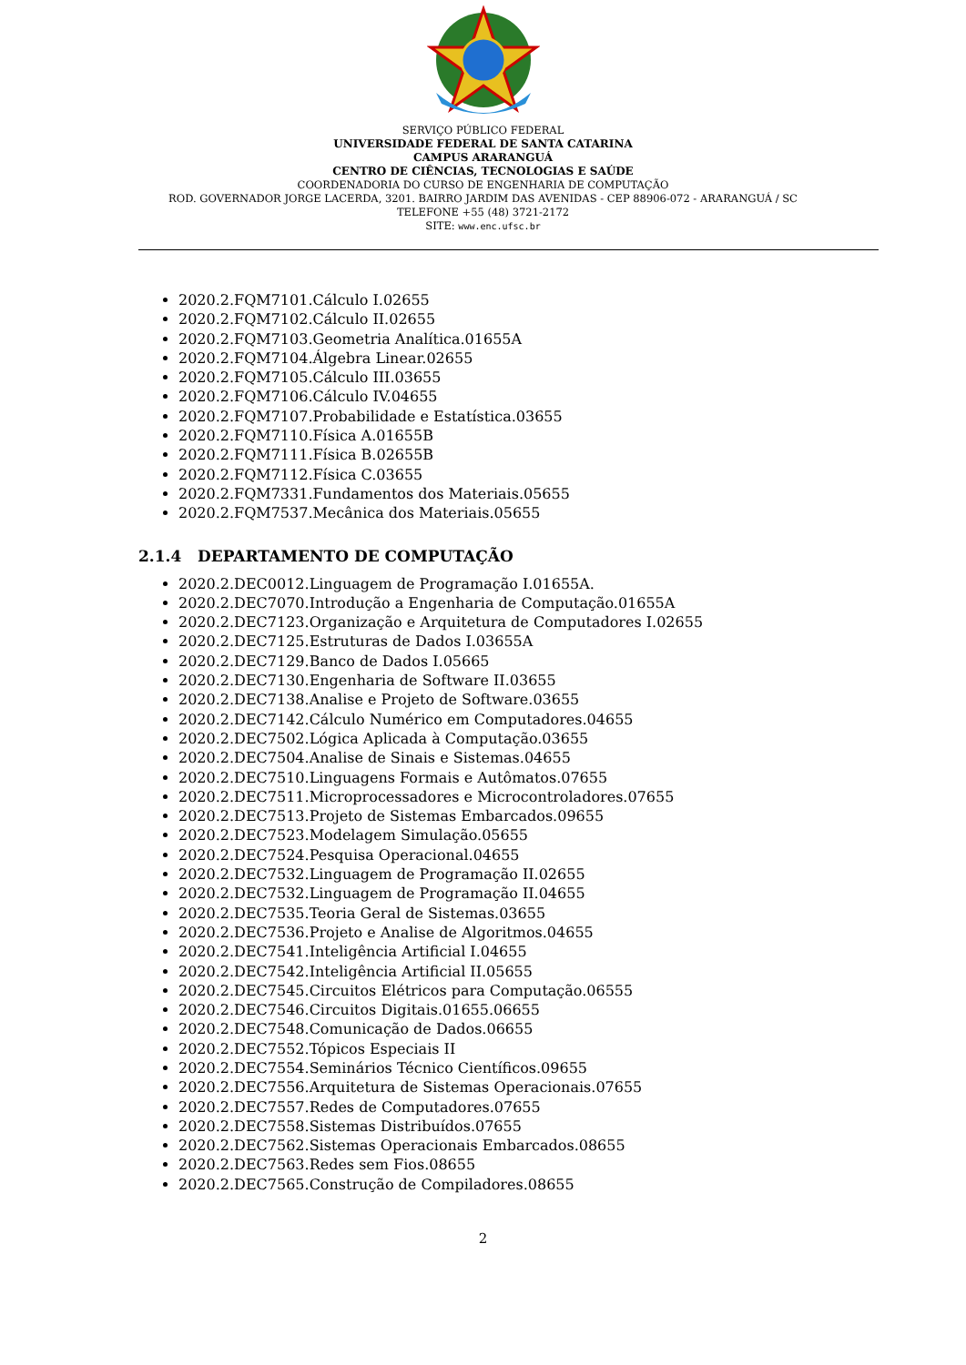SERVIÇO PÚBLICO FEDERAL
UNIVERSIDADE FEDERAL DE SANTA CATARINA
CAMPUS ARARANGUÁ
CENTRO DE CIÊNCIAS, TECNOLOGIAS E SAÚDE
COORDENADORIA DO CURSO DE ENGENHARIA DE COMPUTAÇÃO
ROD. GOVERNADOR JORGE LACERDA, 3201. BAIRRO JARDIM DAS AVENIDAS - CEP 88906-072 - ARARANGUÁ / SC
TELEFONE +55 (48) 3721-2172
SITE: www.enc.ufsc.br
2020.2.FQM7101.Cálculo I.02655
2020.2.FQM7102.Cálculo II.02655
2020.2.FQM7103.Geometria Analítica.01655A
2020.2.FQM7104.Álgebra Linear.02655
2020.2.FQM7105.Cálculo III.03655
2020.2.FQM7106.Cálculo IV.04655
2020.2.FQM7107.Probabilidade e Estatística.03655
2020.2.FQM7110.Física A.01655B
2020.2.FQM7111.Física B.02655B
2020.2.FQM7112.Física C.03655
2020.2.FQM7331.Fundamentos dos Materiais.05655
2020.2.FQM7537.Mecânica dos Materiais.05655
2.1.4 DEPARTAMENTO DE COMPUTAÇÃO
2020.2.DEC0012.Linguagem de Programação I.01655A.
2020.2.DEC7070.Introdução a Engenharia de Computação.01655A
2020.2.DEC7123.Organização e Arquitetura de Computadores I.02655
2020.2.DEC7125.Estruturas de Dados I.03655A
2020.2.DEC7129.Banco de Dados I.05665
2020.2.DEC7130.Engenharia de Software II.03655
2020.2.DEC7138.Analise e Projeto de Software.03655
2020.2.DEC7142.Cálculo Numérico em Computadores.04655
2020.2.DEC7502.Lógica Aplicada à Computação.03655
2020.2.DEC7504.Analise de Sinais e Sistemas.04655
2020.2.DEC7510.Linguagens Formais e Autômatos.07655
2020.2.DEC7511.Microprocessadores e Microcontroladores.07655
2020.2.DEC7513.Projeto de Sistemas Embarcados.09655
2020.2.DEC7523.Modelagem Simulação.05655
2020.2.DEC7524.Pesquisa Operacional.04655
2020.2.DEC7532.Linguagem de Programação II.02655
2020.2.DEC7532.Linguagem de Programação II.04655
2020.2.DEC7535.Teoria Geral de Sistemas.03655
2020.2.DEC7536.Projeto e Analise de Algoritmos.04655
2020.2.DEC7541.Inteligência Artificial I.04655
2020.2.DEC7542.Inteligência Artificial II.05655
2020.2.DEC7545.Circuitos Elétricos para Computação.06555
2020.2.DEC7546.Circuitos Digitais.01655.06655
2020.2.DEC7548.Comunicação de Dados.06655
2020.2.DEC7552.Tópicos Especiais II
2020.2.DEC7554.Seminários Técnico Científicos.09655
2020.2.DEC7556.Arquitetura de Sistemas Operacionais.07655
2020.2.DEC7557.Redes de Computadores.07655
2020.2.DEC7558.Sistemas Distribuídos.07655
2020.2.DEC7562.Sistemas Operacionais Embarcados.08655
2020.2.DEC7563.Redes sem Fios.08655
2020.2.DEC7565.Construção de Compiladores.08655
2